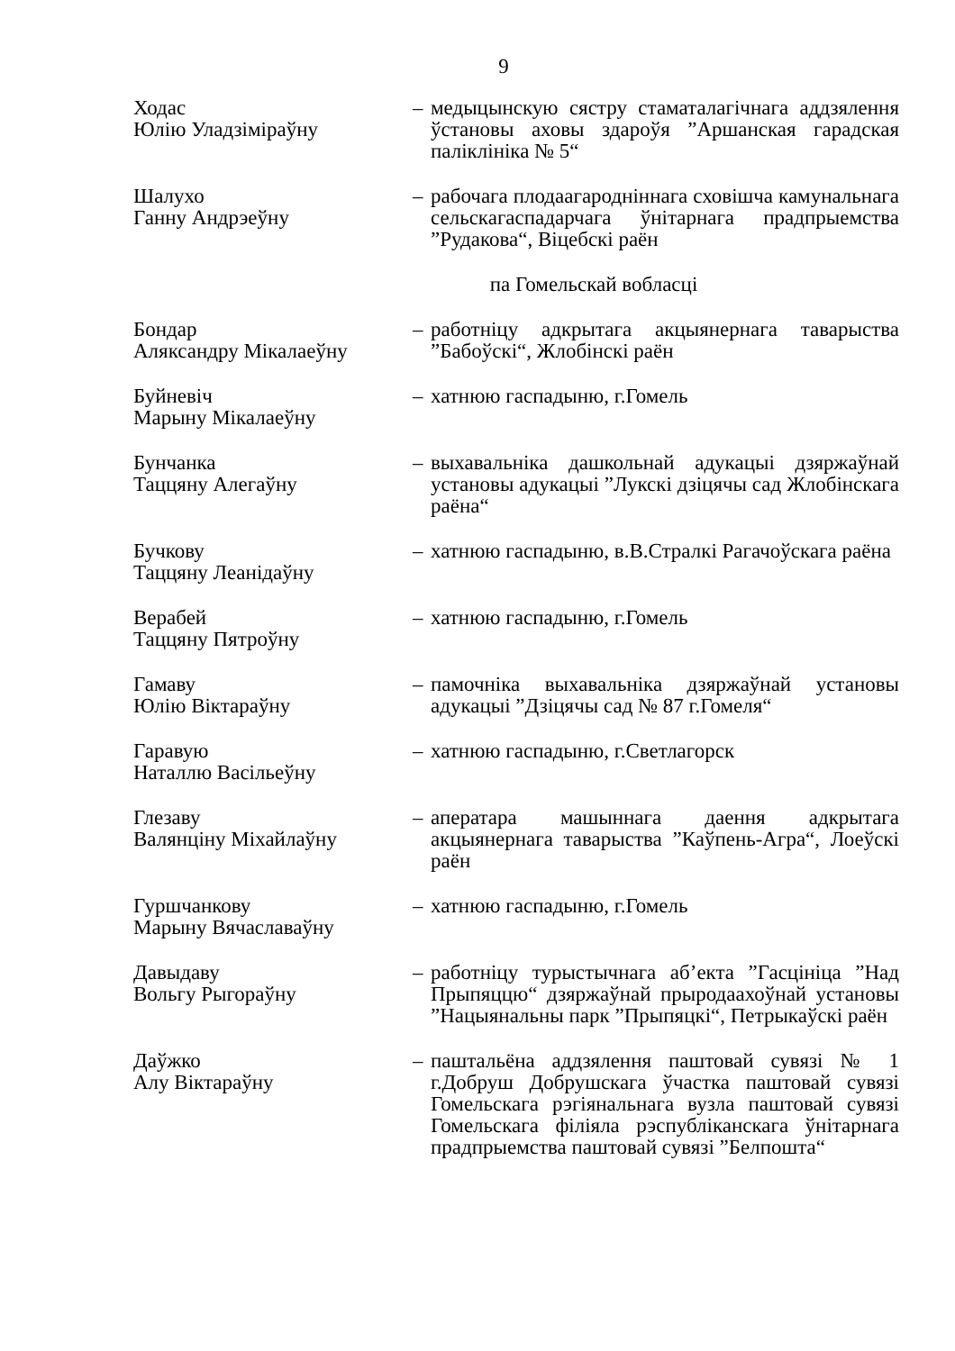9
Ходас
Юлію Уладзіміраўну
– медыцынскую сястру стаматалагічнага аддзялення ўстановы аховы здароўя ”Аршанская гарадская паліклініка № 5“
Шалухо
Ганну Андрэеўну
– рабочага плодаагародніннага сховішча камунальнага сельскагаспадарчага ўнітарнага прадпрыемства ”Рудакова“, Віцебскі раён
па Гомельскай вобласці
Бондар
Аляксандру Мікалаеўну
– работніцу адкрытага акцыянернага таварыства ”Бабоўскі“, Жлобінскі раён
Буйневіч
Марыну Мікалаеўну
– хатнюю гаспадыню, г.Гомель
Бунчанка
Таццяну Алегаўну
– выхавальніка дашкольнай адукацыі дзяржаўнай установы адукацыі ”Лукскі дзіцячы сад Жлобінскага раёна“
Бучкову
Таццяну Леанідаўну
– хатнюю гаспадыню, в.В.Стралкі Рагачоўскага раёна
Верабей
Таццяну Пятроўну
– хатнюю гаспадыню, г.Гомель
Гамаву
Юлію Віктараўну
– памочніка выхавальніка дзяржаўнай установы адукацыі ”Дзіцячы сад № 87 г.Гомеля“
Гаравую
Наталлю Васільеўну
– хатнюю гаспадыню, г.Светлагорск
Глезаву
Валянціну Міхайлаўну
– аператара машыннага даення адкрытага акцыянернага таварыства ”Каўпень-Агра“, Лоеўскі раён
Гуршчанкову
Марыну Вячаславаўну
– хатнюю гаспадыню, г.Гомель
Давыдаву
Вольгу Рыгораўну
– работніцу турыстычнага аб’екта ”Гасцініца ”Над Прыпяццю“ дзяржаўнай прыродаахоўнай установы ”Нацыянальны парк ”Прыпяцкі“, Петрыкаўскі раён
Даўжко
Алу Віктараўну
– паштальёна аддзялення паштовай сувязі № 1 г.Добруш Добрушскага ўчастка паштовай сувязі Гомельскага рэгіянальнага вузла паштовай сувязі Гомельскага філіяла рэспубліканскага ўнітарнага прадпрыемства паштовай сувязі ”Белпошта“